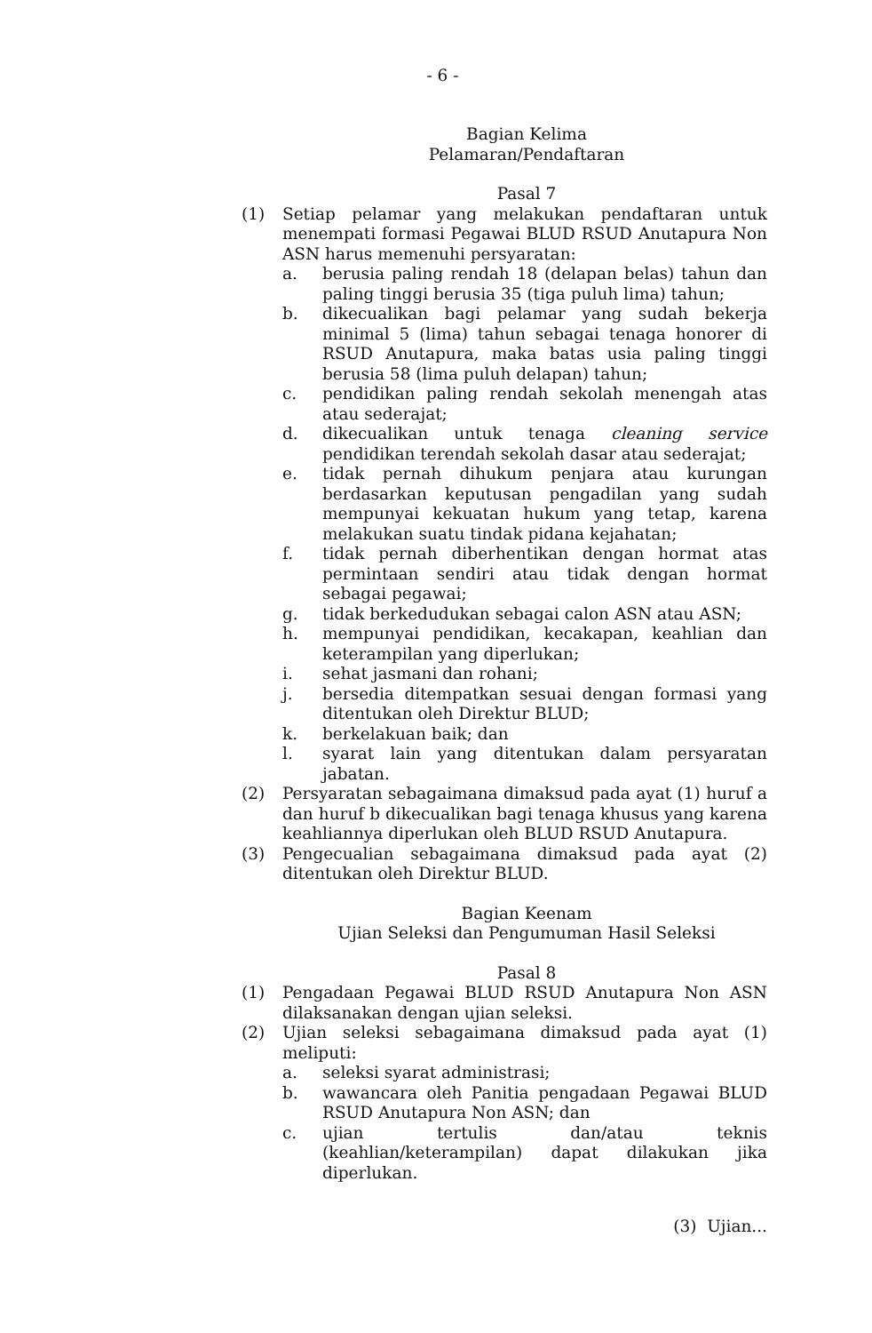- 6 -
Bagian Kelima
Pelamaran/Pendaftaran
Pasal 7
(1) Setiap pelamar yang melakukan pendaftaran untuk menempati formasi Pegawai BLUD RSUD Anutapura Non ASN harus memenuhi persyaratan:
a. berusia paling rendah 18 (delapan belas) tahun dan paling tinggi berusia 35 (tiga puluh lima) tahun;
b. dikecualikan bagi pelamar yang sudah bekerja minimal 5 (lima) tahun sebagai tenaga honorer di RSUD Anutapura, maka batas usia paling tinggi berusia 58 (lima puluh delapan) tahun;
c. pendidikan paling rendah sekolah menengah atas atau sederajat;
d. dikecualikan untuk tenaga cleaning service pendidikan terendah sekolah dasar atau sederajat;
e. tidak pernah dihukum penjara atau kurungan berdasarkan keputusan pengadilan yang sudah mempunyai kekuatan hukum yang tetap, karena melakukan suatu tindak pidana kejahatan;
f. tidak pernah diberhentikan dengan hormat atas permintaan sendiri atau tidak dengan hormat sebagai pegawai;
g. tidak berkedudukan sebagai calon ASN atau ASN;
h. mempunyai pendidikan, kecakapan, keahlian dan keterampilan yang diperlukan;
i. sehat jasmani dan rohani;
j. bersedia ditempatkan sesuai dengan formasi yang ditentukan oleh Direktur BLUD;
k. berkelakuan baik; dan
l. syarat lain yang ditentukan dalam persyaratan jabatan.
(2) Persyaratan sebagaimana dimaksud pada ayat (1) huruf a dan huruf b dikecualikan bagi tenaga khusus yang karena keahliannya diperlukan oleh BLUD RSUD Anutapura.
(3) Pengecualian sebagaimana dimaksud pada ayat (2) ditentukan oleh Direktur BLUD.
Bagian Keenam
Ujian Seleksi dan Pengumuman Hasil Seleksi
Pasal 8
(1) Pengadaan Pegawai BLUD RSUD Anutapura Non ASN dilaksanakan dengan ujian seleksi.
(2) Ujian seleksi sebagaimana dimaksud pada ayat (1) meliputi:
a. seleksi syarat administrasi;
b. wawancara oleh Panitia pengadaan Pegawai BLUD RSUD Anutapura Non ASN; dan
c. ujian tertulis dan/atau teknis (keahlian/keterampilan) dapat dilakukan jika diperlukan.
(3) Ujian...